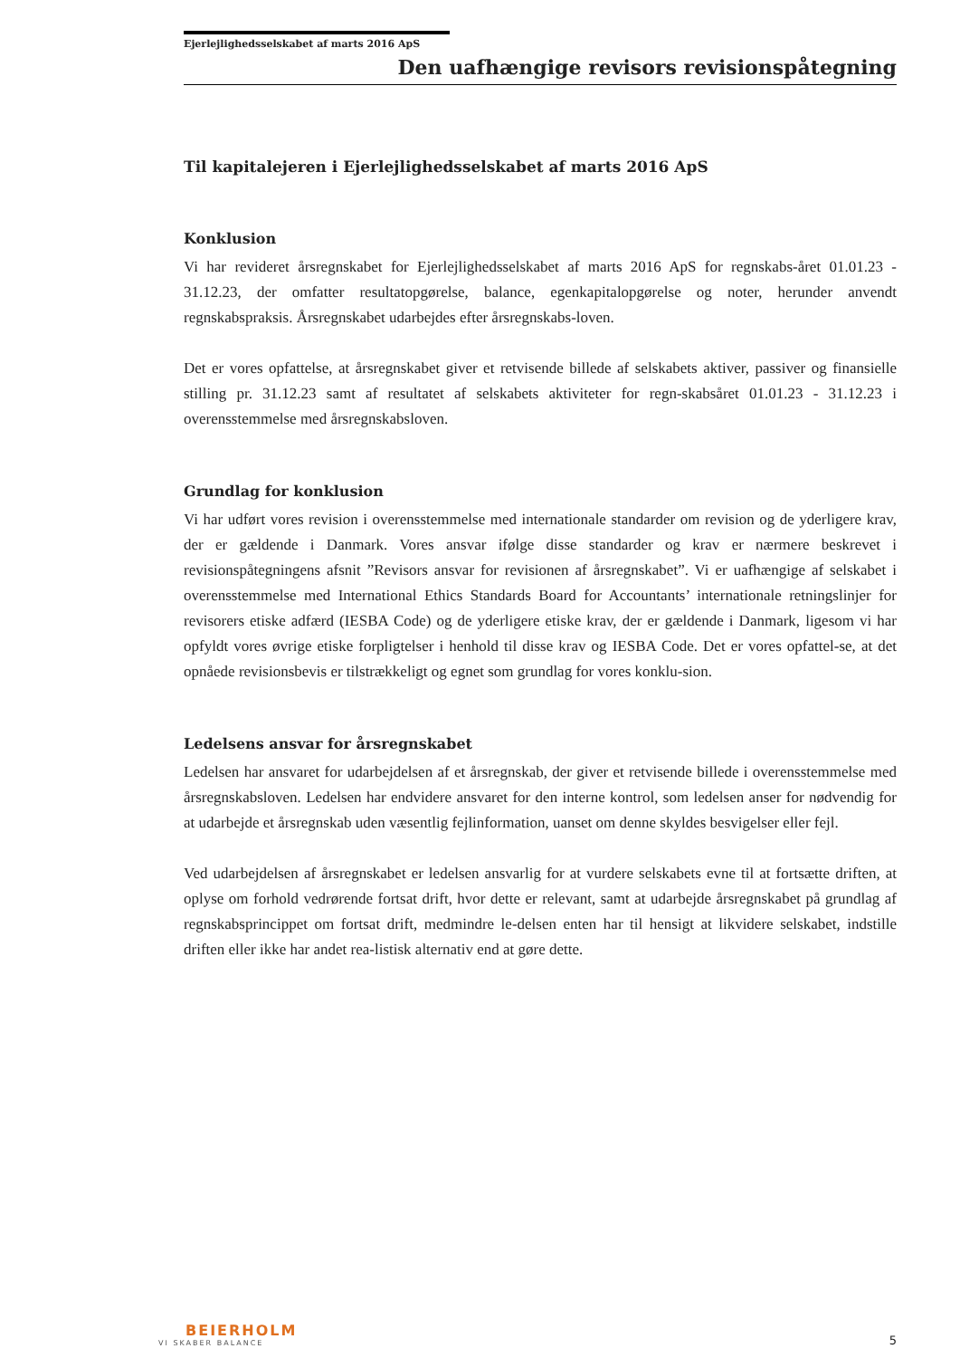Ejerlejlighedsselskabet af marts 2016 ApS
Den uafhængige revisors revisionspåtegning
Til kapitalejeren i Ejerlejlighedsselskabet af marts 2016 ApS
Konklusion
Vi har revideret årsregnskabet for Ejerlejlighedsselskabet af marts 2016 ApS for regnskabs-året 01.01.23 - 31.12.23, der omfatter resultatopgørelse, balance, egenkapitalopgørelse og noter, herunder anvendt regnskabspraksis. Årsregnskabet udarbejdes efter årsregnskabs-loven.
Det er vores opfattelse, at årsregnskabet giver et retvisende billede af selskabets aktiver, passiver og finansielle stilling pr. 31.12.23 samt af resultatet af selskabets aktiviteter for regn-skabsåret 01.01.23 - 31.12.23 i overensstemmelse med årsregnskabsloven.
Grundlag for konklusion
Vi har udført vores revision i overensstemmelse med internationale standarder om revision og de yderligere krav, der er gældende i Danmark. Vores ansvar ifølge disse standarder og krav er nærmere beskrevet i revisionspåtegningens afsnit ”Revisors ansvar for revisionen af årsregnskabet”. Vi er uafhængige af selskabet i overensstemmelse med International Ethics Standards Board for Accountants’ internationale retningslinjer for revisorers etiske adfærd (IESBA Code) og de yderligere etiske krav, der er gældende i Danmark, ligesom vi har opfyldt vores øvrige etiske forpligtelser i henhold til disse krav og IESBA Code. Det er vores opfattel-se, at det opnåede revisionsbevis er tilstrækkeligt og egnet som grundlag for vores konklu-sion.
Ledelsens ansvar for årsregnskabet
Ledelsen har ansvaret for udarbejdelsen af et årsregnskab, der giver et retvisende billede i overensstemmelse med årsregnskabsloven. Ledelsen har endvidere ansvaret for den interne kontrol, som ledelsen anser for nødvendig for at udarbejde et årsregnskab uden væsentlig fejlinformation, uanset om denne skyldes besvigelser eller fejl.
Ved udarbejdelsen af årsregnskabet er ledelsen ansvarlig for at vurdere selskabets evne til at fortsætte driften, at oplyse om forhold vedrørende fortsat drift, hvor dette er relevant, samt at udarbejde årsregnskabet på grundlag af regnskabsprincippet om fortsat drift, medmindre le-delsen enten har til hensigt at likvidere selskabet, indstille driften eller ikke har andet rea-listisk alternativ end at gøre dette.
BEIERHOLM
VI SKABER BALANCE
5